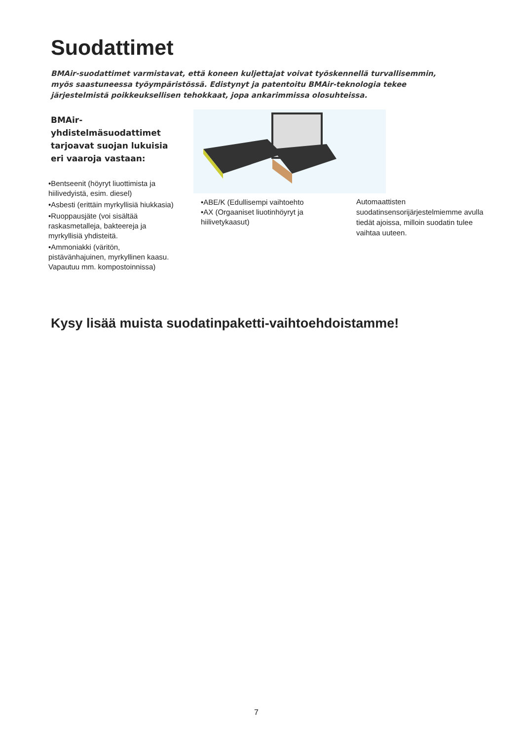Suodattimet
BMAir-suodattimet varmistavat, että koneen kuljettajat voivat työskennellä turvallisemmin, myös saastuneessa työympäristössä. Edistynyt ja patentoitu BMAir-teknologia tekee järjestelmistä poikkeuksellisen tehokkaat, jopa ankarimmissa olosuhteissa.
BMAir-yhdistelmäsuodattimet tarjoavat suojan lukuisia eri vaaroja vastaan:
•Bentseenit (höyryt liuottimista ja hiilivedyistä, esim. diesel)
•Asbesti (erittäin myrkyllisiä hiukkasia)
•Ruoppausjäte (voi sisältää raskasmetalleja, bakteereja ja myrkyllisiä yhdisteitä.
•Ammoniakki (väritön, pistävänhajuinen, myrkyllinen kaasu. Vapautuu mm. kompostoinnissa)
•ABE/K (Edullisempi vaihtoehto
•AX (Orgaaniset liuotinhöyryt ja hiilivetykaasut)
Automaattisten suodatinsensorijärjestelmiemme avulla tiedät ajoissa, milloin suodatin tulee vaihtaa uuteen.
Kysy lisää muista suodatinpaketti-vaihtoehdoistamme!
7